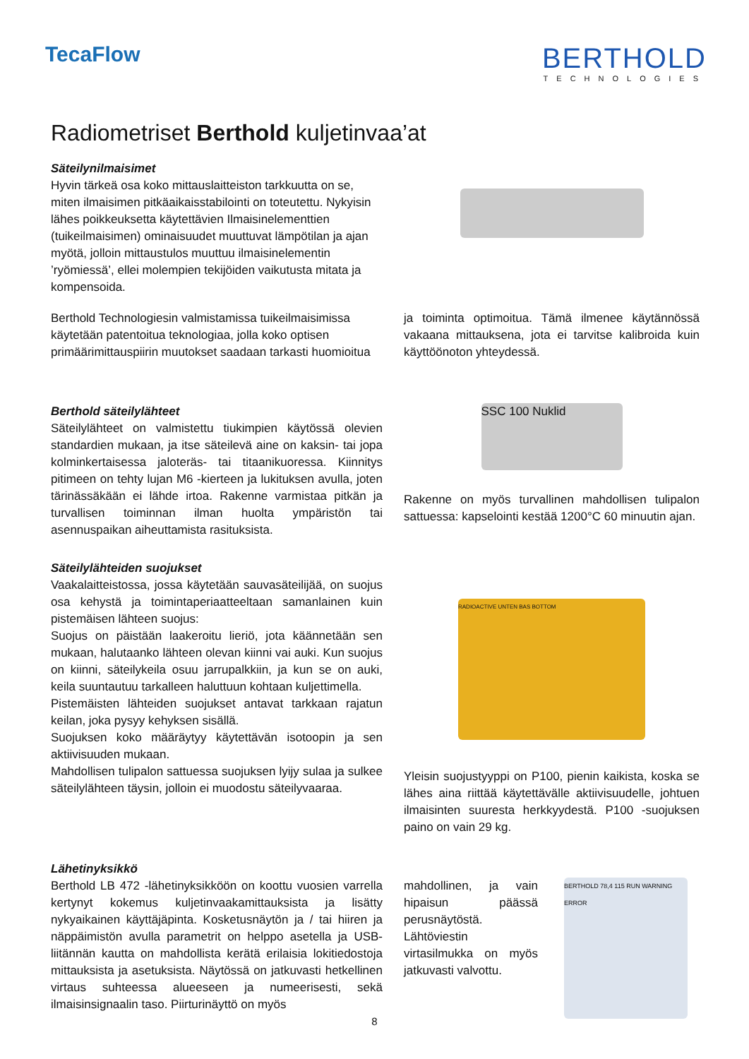TecaFlow
BERTHOLD
TECHNOLOGIES
Radiometriset Berthold kuljetinvaa’at
Säteilynilmaisimet
Hyvin tärkeä osa koko mittauslaitteiston tarkkuutta on se, miten ilmaisimen pitkäaikaisstabilointi on toteutettu. Nykyisin lähes poikkeuksetta käytettävien Ilmaisinelementtien (tuikeilmaisimen) ominaisuudet muuttuvat lämpötilan ja ajan myötä, jolloin mittaustulos muuttuu ilmaisinelementin ’ryömiessä’, ellei molempien tekijöiden vaikutusta mitata ja kompensoida.
Berthold Technologiesin valmistamissa tuikeilmaisimissa käytetään patentoitua teknologiaa, jolla koko optisen primäärimittauspiirin muutokset saadaan tarkasti huomioitua
ja toiminta optimoitua. Tämä ilmenee käytännössä vakaana mittauksena, jota ei tarvitse kalibroida kuin käyttöönoton yhteydessä.
Berthold säteilylähteet
Säteilylähteet on valmistettu tiukimpien käytössä olevien standardien mukaan, ja itse säteilevä aine on kaksin- tai jopa kolminkertaisessa jaloteräs- tai titaanikuoressa. Kiinnitys pitimeen on tehty lujan M6 -kierteen ja lukituksen avulla, joten tärinässäkään ei lähde irtoa. Rakenne varmistaa pitkän ja turvallisen toiminnan ilman huolta ympäristön tai asennuspaikan aiheuttamista rasituksista.
SSC 100 Nuklid
Rakenne on myös turvallinen mahdollisen tulipalon sattuessa: kapselointi kestää 1200°C 60 minuutin ajan.
Säteilylähteiden suojukset
Vaakalaitteistossa, jossa käytetään sauvasäteilijää, on suojus osa kehystä ja toimintaperiaatteeltaan samanlainen kuin pistemäisen lähteen suojus:
Suojus on päistään laakeroitu lieriö, jota käännetään sen mukaan, halutaanko lähteen olevan kiinni vai auki. Kun suojus on kiinni, säteilykeila osuu jarrupalkkiin, ja kun se on auki, keila suuntautuu tarkalleen haluttuun kohtaan kuljettimella.
Pistemäisten lähteiden suojukset antavat tarkkaan rajatun keilan, joka pysyy kehyksen sisällä.
Suojuksen koko määräytyy käytettävän isotoopin ja sen aktiivisuuden mukaan.
Mahdollisen tulipalon sattuessa suojuksen lyijy sulaa ja sulkee säteilylähteen täysin, jolloin ei muodostu säteilyvaaraa.
RADIOACTIVE UNTEN BAS BOTTOM
Yleisin suojustyyppi on P100, pienin kaikista, koska se lähes aina riittää käytettävälle aktiivisuudelle, johtuen ilmaisinten suuresta herkkyydestä. P100 -suojuksen paino on vain 29 kg.
Lähetinyksikkö
Berthold LB 472 -lähetinyksikköön on koottu vuosien varrella kertynyt kokemus kuljetinvaakamittauksista ja lisätty nykyaikainen käyttäjäpinta. Kosketusnäytön ja / tai hiiren ja näppäimistön avulla parametrit on helppo asetella ja USB-liitännän kautta on mahdollista kerätä erilaisia lokitiedostoja mittauksista ja asetuksista. Näytössä on jatkuvasti hetkellinen virtaus suhteessa alueeseen ja numeerisesti, sekä ilmaisinsignaalin taso. Piirturinäyttö on myös
mahdollinen, ja vain hipaisun päässä perusnäytöstä. Lähtöviestin virtasilmukka on myös jatkuvasti valvottu.
BERTHOLD 78,4 115 RUN WARNING ERROR
8